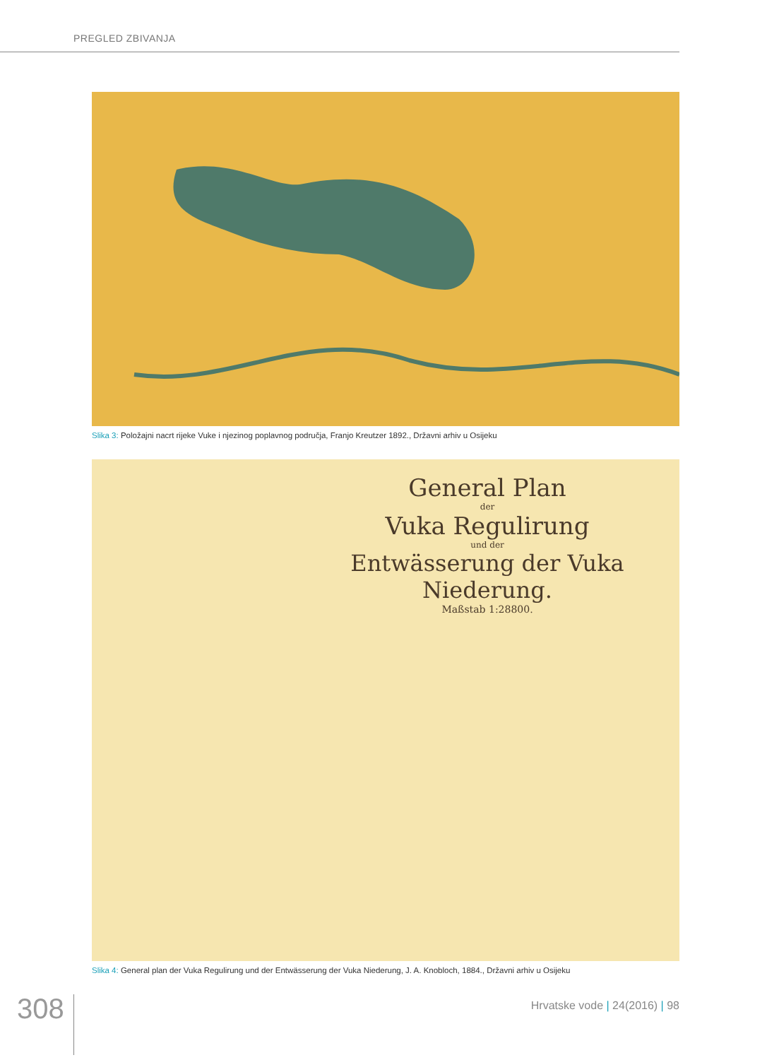PREGLED ZBIVANJA
Slika 3: Položajni nacrt rijeke Vuke i njezinog poplavnog područja, Franjo Kreutzer 1892., Državni arhiv u Osijeku
General Plan
der
Vuka Regulirung
und der
Entwässerung der Vuka Niederung.
Maßstab 1:28800.
Slika 4: General plan der Vuka Regulirung und der Entwässerung der Vuka Niederung, J. A. Knobloch, 1884., Državni arhiv u Osijeku
308 Hrvatske vode | 24(2016) | 98